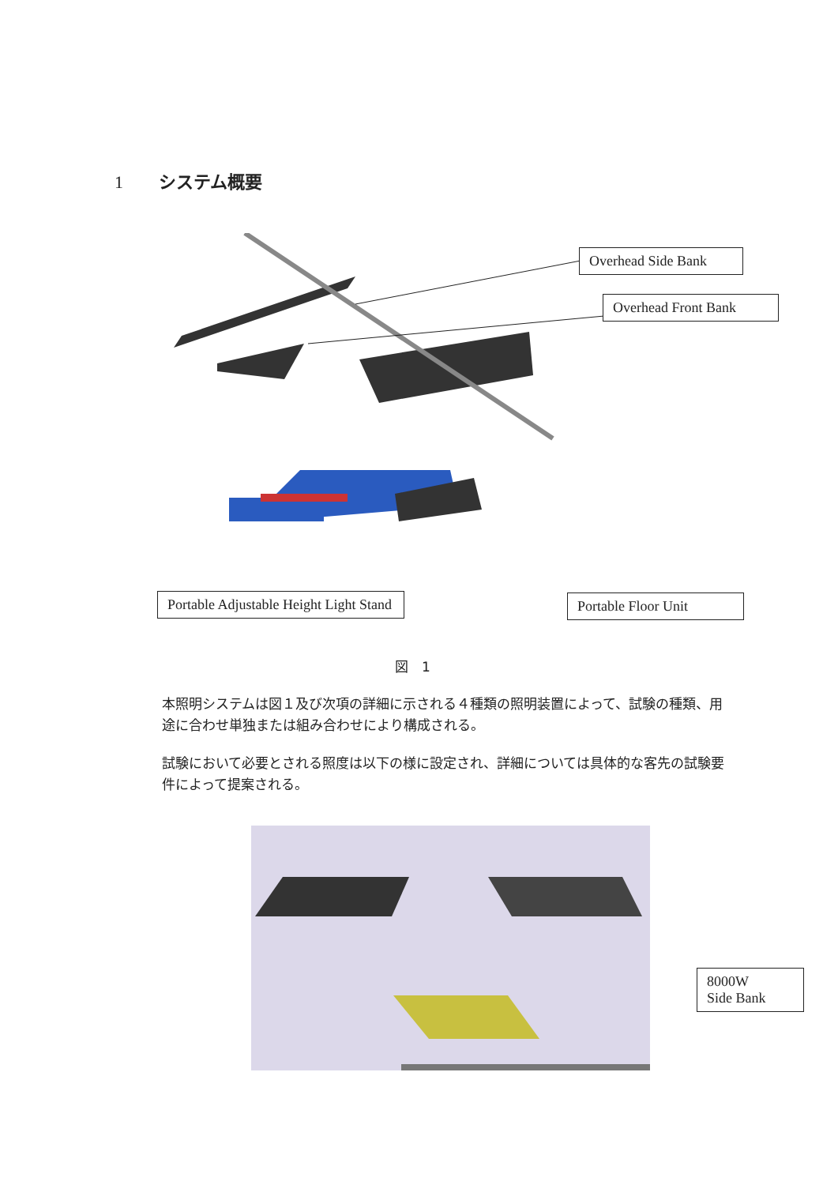1 システム概要
Overhead Side Bank
Overhead Front Bank
Portable Adjustable Height Light Stand
Portable Floor Unit
図　1
本照明システムは図１及び次項の詳細に示される４種類の照明装置によって、試験の種類、用途に合わせ単独または組み合わせにより構成される。
試験において必要とされる照度は以下の様に設定され、詳細については具体的な客先の試験要件によって提案される。
8000W
Side Bank